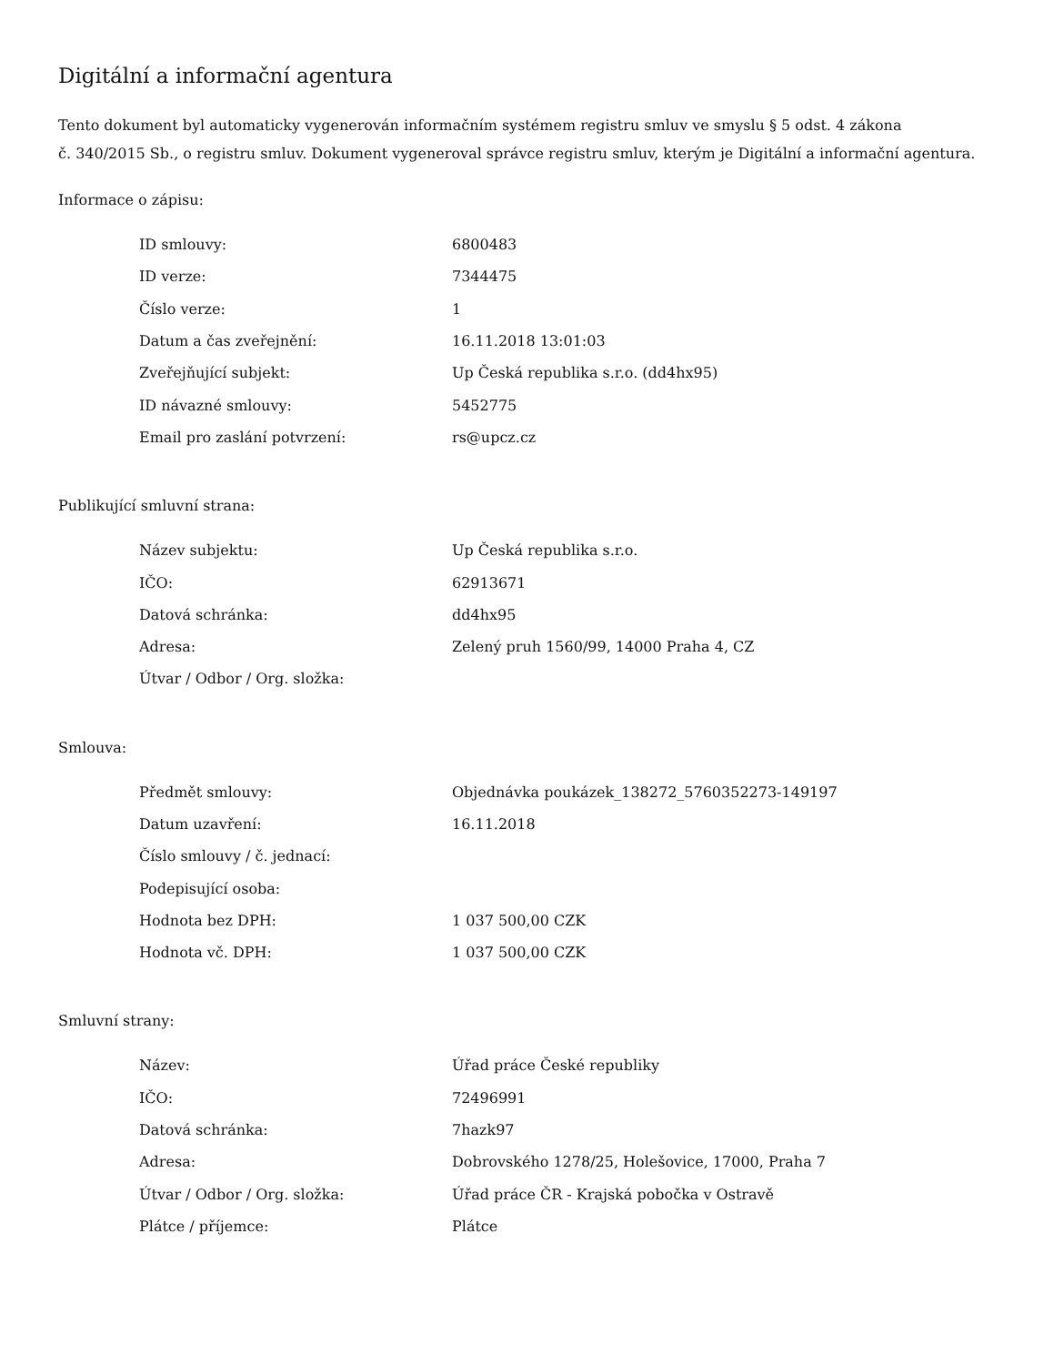Digitální a informační agentura
Tento dokument byl automaticky vygenerován informačním systémem registru smluv ve smyslu § 5 odst. 4 zákona
č. 340/2015 Sb., o registru smluv. Dokument vygeneroval správce registru smluv, kterým je Digitální a informační agentura.
Informace o zápisu:
| ID smlouvy: | 6800483 |
| ID verze: | 7344475 |
| Číslo verze: | 1 |
| Datum a čas zveřejnění: | 16.11.2018 13:01:03 |
| Zveřejňující subjekt: | Up Česká republika s.r.o. (dd4hx95) |
| ID návazné smlouvy: | 5452775 |
| Email pro zaslání potvrzení: | rs@upcz.cz |
Publikující smluvní strana:
| Název subjektu: | Up Česká republika s.r.o. |
| IČO: | 62913671 |
| Datová schránka: | dd4hx95 |
| Adresa: | Zelený pruh 1560/99, 14000 Praha 4, CZ |
| Útvar / Odbor / Org. složka: | |
Smlouva:
| Předmět smlouvy: | Objednávka poukázek_138272_5760352273-149197 |
| Datum uzavření: | 16.11.2018 |
| Číslo smlouvy / č. jednací: | |
| Podepisující osoba: | |
| Hodnota bez DPH: | 1 037 500,00 CZK |
| Hodnota vč. DPH: | 1 037 500,00 CZK |
Smluvní strany:
| Název: | Úřad práce České republiky |
| IČO: | 72496991 |
| Datová schránka: | 7hazk97 |
| Adresa: | Dobrovského 1278/25, Holešovice, 17000, Praha 7 |
| Útvar / Odbor / Org. složka: | Úřad práce ČR - Krajská pobočka v Ostravě |
| Plátce / příjemce: | Plátce |